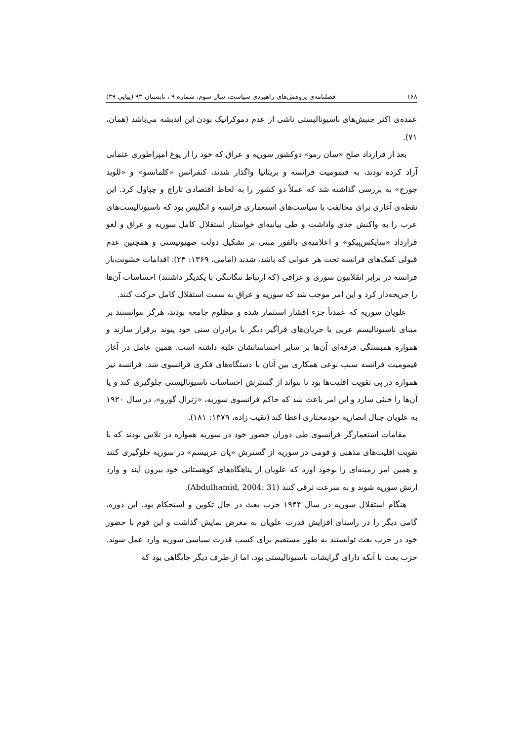۱۶۸ فصلنامه‌ی پژوهش‌های راهبردی سیاست، سال سوم، شماره ۹ ، تابستان ۹۳ (پیاپی ۳۹)
عمده‌ی اکثر جنبش‌های ناسیونالیستی ناشی از عدم دموکراتیک بودن این اندیشه می‌باشد (همان، ۷۱).
بعد از قرارداد صلح «سان رمو» دوکشور سوریه و عراق که خود را از یوغ امپراطوری عثمانی آزاد کرده بودند، به قیمومیت فرانسه و بریتانیا واگذار شدند، کنفرانس «کلمانسو» و «للوید جورج» به بررسی گذاشته شد که عملاً دو کشور را به لحاظ اقتصادی تاراج و چپاول کرد. این نقطه‌ی آغازی برای مخالفت با سیاست‌های استعماری فرانسه و انگلیس بود که ناسیونالیست‌های عرب را به واکنش جدی واداشت و طی بیانیه‌ای خواستار استقلال کامل سوریه و عراق و لغو قرارداد «سایکس‌پیکو» و اعلامیه‌ی بالفور مبنی بر تشکیل دولت صهیونیستی و همچنین عدم قبولی کمک‌های فرانسه تحت هر عنوانی که باشد، شدند (امامی، ۱۳۶۹: ۲۴). اقدامات خشونت‌بار فرانسه در برابر انقلابیون سوری و عراقی (که ارتباط تنگاتنگی با یکدیگر داشتند) احساسات آن‌ها را جریحه‌دار کرد و این امر موجب شد که سوریه و عراق به سمت استقلال کامل حرکت کنند.
علویان سوریه که عمدتاً جزء اقشار استثمار شده و مظلوم جامعه بودند، هرگز نتوانستند بر مبنای ناسیونالیسم عربی یا جریان‌های فراگیر دیگر با برادران سنی خود پیوند برقرار سازند و همواره همبستگی فرقه‌ای آن‌ها بر سایر احساساتشان غلبه داشته است. همین عامل در آغاز قیمومیت فرانسه سبب نوعی همکاری بین آنان با دستگاه‌های فکری فرانسوی شد. فرانسه نیز همواره در پی تقویت اقلیت‌ها بود تا بتواند از گسترش احساسات ناسیونالیستی جلوگیری کند و یا آن‌ها را خنثی سازد و این امر باعث شد که حاکم فرانسوی سوریه، «ژنرال گورو»، در سال ۱۹۲۰ به علویان جبال انصاریه خودمختاری اعطا کند (نقیب زاده، ۱۳۷۹: ۱۸۱).
مقامات استعمارگر فرانسوی طی دوران حضور خود در سوریه همواره در تلاش بودند که با تقویت اقلیت‌های مذهبی و قومی در سوریه از گسترش «پان عربیسم» در سوریه جلوگیری کنند و همین امر زمینه‌ای را بوجود آورد که علویان از پناهگاه‌های کوهستانی خود بیرون آیند و وارد ارتش سوریه شوند و به سرعت ترقی کنند (Abdulhamid, 2004: 31).
هنگام استقلال سوریه در سال ۱۹۴۴ حزب بعث در حال تکوین و استحکام بود. این دوره، گامی دیگر را در راستای افزایش قدرت علویان به معرض نمایش گذاشت و این قوم با حضور خود در حزب بعث توانستند به طور مستقیم برای کسب قدرت سیاسی سوریه وارد عمل شوند. حزب بعث با آنکه دارای گرایشات ناسیونالیستی بود، اما از طرف دیگر جایگاهی بود که